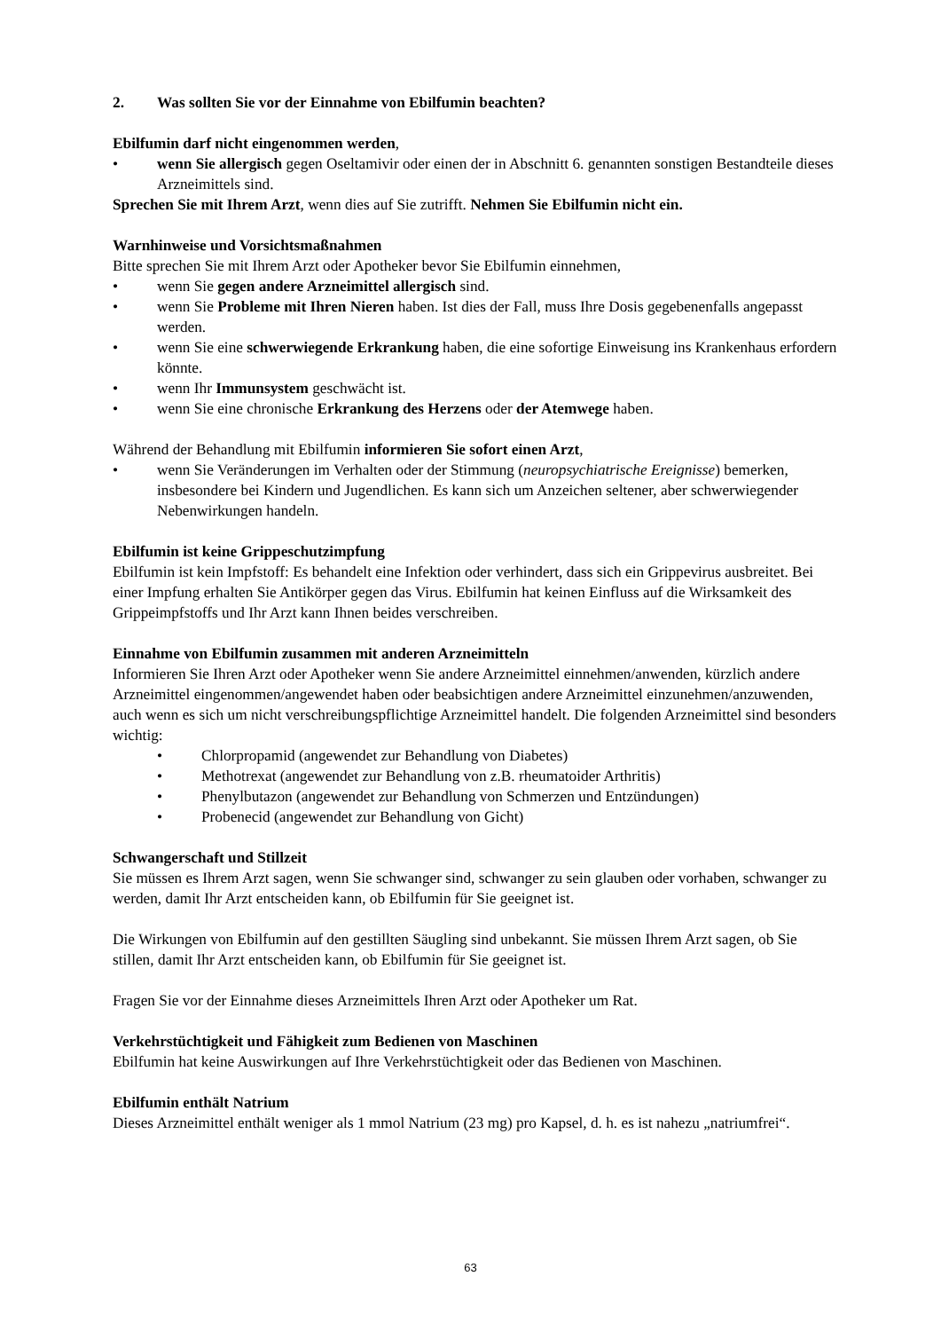2. Was sollten Sie vor der Einnahme von Ebilfumin beachten?
Ebilfumin darf nicht eingenommen werden,
• wenn Sie allergisch gegen Oseltamivir oder einen der in Abschnitt 6. genannten sonstigen Bestandteile dieses Arzneimittels sind.
Sprechen Sie mit Ihrem Arzt, wenn dies auf Sie zutrifft. Nehmen Sie Ebilfumin nicht ein.
Warnhinweise und Vorsichtsmaßnahmen
Bitte sprechen Sie mit Ihrem Arzt oder Apotheker bevor Sie Ebilfumin einnehmen,
• wenn Sie gegen andere Arzneimittel allergisch sind.
• wenn Sie Probleme mit Ihren Nieren haben. Ist dies der Fall, muss Ihre Dosis gegebenenfalls angepasst werden.
• wenn Sie eine schwerwiegende Erkrankung haben, die eine sofortige Einweisung ins Krankenhaus erfordern könnte.
• wenn Ihr Immunsystem geschwächt ist.
• wenn Sie eine chronische Erkrankung des Herzens oder der Atemwege haben.
Während der Behandlung mit Ebilfumin informieren Sie sofort einen Arzt,
• wenn Sie Veränderungen im Verhalten oder der Stimmung (neuropsychiatrische Ereignisse) bemerken, insbesondere bei Kindern und Jugendlichen. Es kann sich um Anzeichen seltener, aber schwerwiegender Nebenwirkungen handeln.
Ebilfumin ist keine Grippeschutzimpfung
Ebilfumin ist kein Impfstoff: Es behandelt eine Infektion oder verhindert, dass sich ein Grippevirus ausbreitet. Bei einer Impfung erhalten Sie Antikörper gegen das Virus. Ebilfumin hat keinen Einfluss auf die Wirksamkeit des Grippeimpfstoffs und Ihr Arzt kann Ihnen beides verschreiben.
Einnahme von Ebilfumin zusammen mit anderen Arzneimitteln
Informieren Sie Ihren Arzt oder Apotheker wenn Sie andere Arzneimittel einnehmen/anwenden, kürzlich andere Arzneimittel eingenommen/angewendet haben oder beabsichtigen andere Arzneimittel einzunehmen/anzuwenden, auch wenn es sich um nicht verschreibungspflichtige Arzneimittel handelt. Die folgenden Arzneimittel sind besonders wichtig:
• Chlorpropamid (angewendet zur Behandlung von Diabetes)
• Methotrexat (angewendet zur Behandlung von z.B. rheumatoider Arthritis)
• Phenylbutazon (angewendet zur Behandlung von Schmerzen und Entzündungen)
• Probenecid (angewendet zur Behandlung von Gicht)
Schwangerschaft und Stillzeit
Sie müssen es Ihrem Arzt sagen, wenn Sie schwanger sind, schwanger zu sein glauben oder vorhaben, schwanger zu werden, damit Ihr Arzt entscheiden kann, ob Ebilfumin für Sie geeignet ist.
Die Wirkungen von Ebilfumin auf den gestillten Säugling sind unbekannt. Sie müssen Ihrem Arzt sagen, ob Sie stillen, damit Ihr Arzt entscheiden kann, ob Ebilfumin für Sie geeignet ist.
Fragen Sie vor der Einnahme dieses Arzneimittels Ihren Arzt oder Apotheker um Rat.
Verkehrstüchtigkeit und Fähigkeit zum Bedienen von Maschinen
Ebilfumin hat keine Auswirkungen auf Ihre Verkehrstüchtigkeit oder das Bedienen von Maschinen.
Ebilfumin enthält Natrium
Dieses Arzneimittel enthält weniger als 1 mmol Natrium (23 mg) pro Kapsel, d. h. es ist nahezu „natriumfrei“.
63